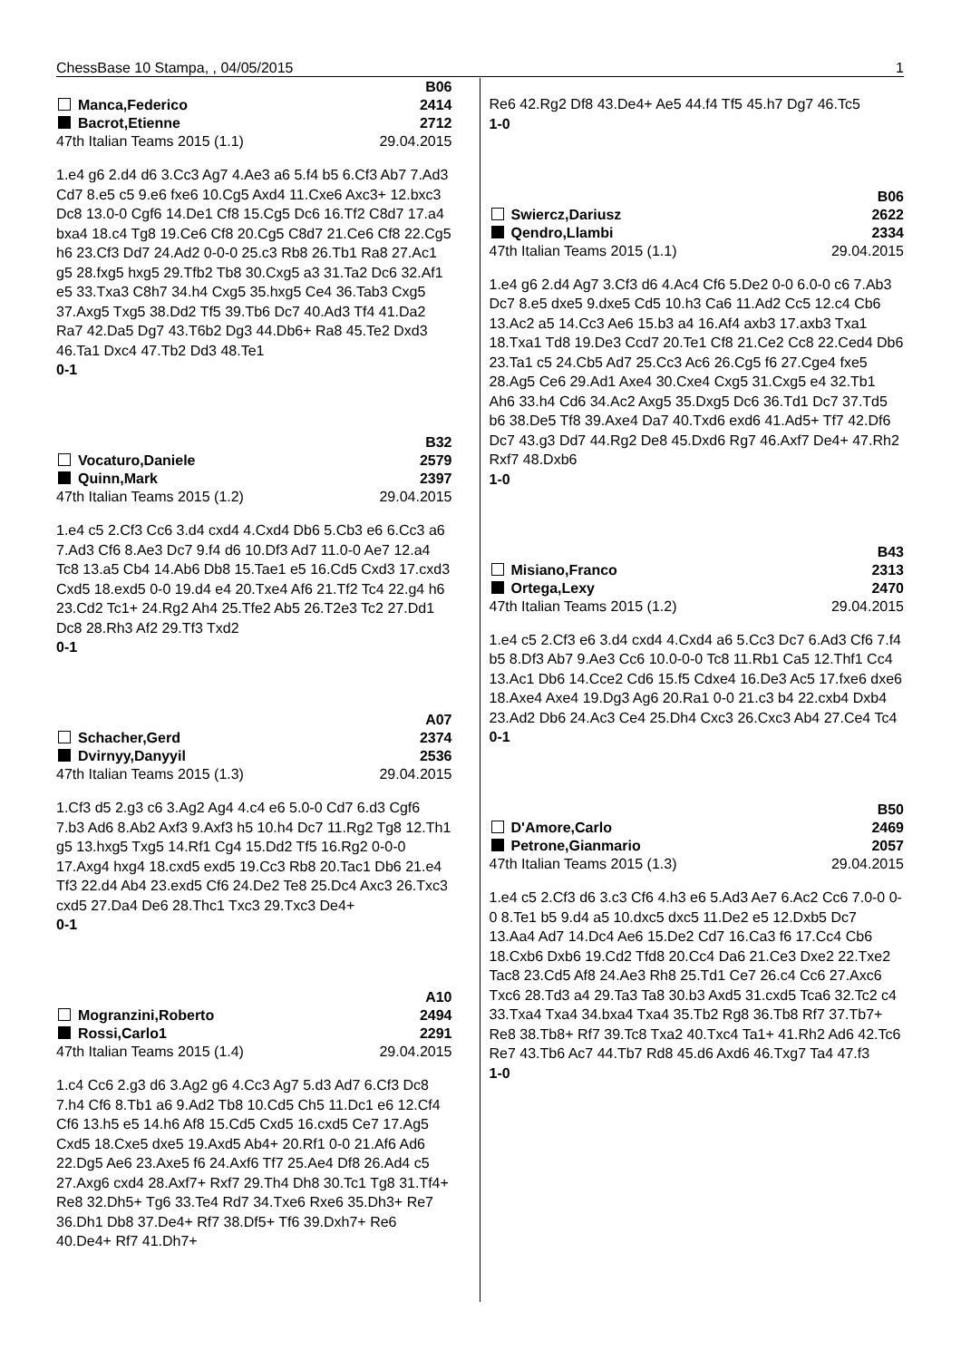ChessBase 10 Stampa, , 04/05/2015 1
B06
Manca,Federico 2414
Bacrot,Etienne 2712
47th Italian Teams 2015 (1.1) 29.04.2015
1.e4 g6 2.d4 d6 3.Cc3 Ag7 4.Ae3 a6 5.f4 b5 6.Cf3 Ab7 7.Ad3 Cd7 8.e5 c5 9.e6 fxe6 10.Cg5 Axd4 11.Cxe6 Axc3+ 12.bxc3 Dc8 13.0-0 Cgf6 14.De1 Cf8 15.Cg5 Dc6 16.Tf2 C8d7 17.a4 bxa4 18.c4 Tg8 19.Ce6 Cf8 20.Cg5 C8d7 21.Ce6 Cf8 22.Cg5 h6 23.Cf3 Dd7 24.Ad2 0-0-0 25.c3 Rb8 26.Tb1 Ra8 27.Ac1 g5 28.fxg5 hxg5 29.Tfb2 Tb8 30.Cxg5 a3 31.Ta2 Dc6 32.Af1 e5 33.Txa3 C8h7 34.h4 Cxg5 35.hxg5 Ce4 36.Tab3 Cxg5 37.Axg5 Txg5 38.Dd2 Tf5 39.Tb6 Dc7 40.Ad3 Tf4 41.Da2 Ra7 42.Da5 Dg7 43.T6b2 Dg3 44.Db6+ Ra8 45.Te2 Dxd3 46.Ta1 Dxc4 47.Tb2 Dd3 48.Te1
0-1
B32
Vocaturo,Daniele 2579
Quinn,Mark 2397
47th Italian Teams 2015 (1.2) 29.04.2015
1.e4 c5 2.Cf3 Cc6 3.d4 cxd4 4.Cxd4 Db6 5.Cb3 e6 6.Cc3 a6 7.Ad3 Cf6 8.Ae3 Dc7 9.f4 d6 10.Df3 Ad7 11.0-0 Ae7 12.a4 Tc8 13.a5 Cb4 14.Ab6 Db8 15.Tae1 e5 16.Cd5 Cxd3 17.cxd3 Cxd5 18.exd5 0-0 19.d4 e4 20.Txe4 Af6 21.Tf2 Tc4 22.g4 h6 23.Cd2 Tc1+ 24.Rg2 Ah4 25.Tfe2 Ab5 26.T2e3 Tc2 27.Dd1 Dc8 28.Rh3 Af2 29.Tf3 Txd2
0-1
A07
Schacher,Gerd 2374
Dvirnyy,Danyyil 2536
47th Italian Teams 2015 (1.3) 29.04.2015
1.Cf3 d5 2.g3 c6 3.Ag2 Ag4 4.c4 e6 5.0-0 Cd7 6.d3 Cgf6 7.b3 Ad6 8.Ab2 Axf3 9.Axf3 h5 10.h4 Dc7 11.Rg2 Tg8 12.Th1 g5 13.hxg5 Txg5 14.Rf1 Cg4 15.Dd2 Tf5 16.Rg2 0-0-0 17.Axg4 hxg4 18.cxd5 exd5 19.Cc3 Rb8 20.Tac1 Db6 21.e4 Tf3 22.d4 Ab4 23.exd5 Cf6 24.De2 Te8 25.Dc4 Axc3 26.Txc3 cxd5 27.Da4 De6 28.Thc1 Txc3 29.Txc3 De4+
0-1
A10
Mogranzini,Roberto 2494
Rossi,Carlo1 2291
47th Italian Teams 2015 (1.4) 29.04.2015
1.c4 Cc6 2.g3 d6 3.Ag2 g6 4.Cc3 Ag7 5.d3 Ad7 6.Cf3 Dc8 7.h4 Cf6 8.Tb1 a6 9.Ad2 Tb8 10.Cd5 Ch5 11.Dc1 e6 12.Cf4 Cf6 13.h5 e5 14.h6 Af8 15.Cd5 Cxd5 16.cxd5 Ce7 17.Ag5 Cxd5 18.Cxe5 dxe5 19.Axd5 Ab4+ 20.Rf1 0-0 21.Af6 Ad6 22.Dg5 Ae6 23.Axe5 f6 24.Axf6 Tf7 25.Ae4 Df8 26.Ad4 c5 27.Axg6 cxd4 28.Axf7+ Rxf7 29.Th4 Dh8 30.Tc1 Tg8 31.Tf4+ Re8 32.Dh5+ Tg6 33.Te4 Rd7 34.Txe6 Rxe6 35.Dh3+ Re7 36.Dh1 Db8 37.De4+ Rf7 38.Df5+ Tf6 39.Dxh7+ Re6 40.De4+ Rf7 41.Dh7+
Re6 42.Rg2 Df8 43.De4+ Ae5 44.f4 Tf5 45.h7 Dg7 46.Tc5
1-0
B06
Swiercz,Dariusz 2622
Qendro,Llambi 2334
47th Italian Teams 2015 (1.1) 29.04.2015
1.e4 g6 2.d4 Ag7 3.Cf3 d6 4.Ac4 Cf6 5.De2 0-0 6.0-0 c6 7.Ab3 Dc7 8.e5 dxe5 9.dxe5 Cd5 10.h3 Ca6 11.Ad2 Cc5 12.c4 Cb6 13.Ac2 a5 14.Cc3 Ae6 15.b3 a4 16.Af4 axb3 17.axb3 Txa1 18.Txa1 Td8 19.De3 Ccd7 20.Te1 Cf8 21.Ce2 Cc8 22.Ced4 Db6 23.Ta1 c5 24.Cb5 Ad7 25.Cc3 Ac6 26.Cg5 f6 27.Cge4 fxe5 28.Ag5 Ce6 29.Ad1 Axe4 30.Cxe4 Cxg5 31.Cxg5 e4 32.Tb1 Ah6 33.h4 Cd6 34.Ac2 Axg5 35.Dxg5 Dc6 36.Td1 Dc7 37.Td5 b6 38.De5 Tf8 39.Axe4 Da7 40.Txd6 exd6 41.Ad5+ Tf7 42.Df6 Dc7 43.g3 Dd7 44.Rg2 De8 45.Dxd6 Rg7 46.Axf7 De4+ 47.Rh2 Rxf7 48.Dxb6
1-0
B43
Misiano,Franco 2313
Ortega,Lexy 2470
47th Italian Teams 2015 (1.2) 29.04.2015
1.e4 c5 2.Cf3 e6 3.d4 cxd4 4.Cxd4 a6 5.Cc3 Dc7 6.Ad3 Cf6 7.f4 b5 8.Df3 Ab7 9.Ae3 Cc6 10.0-0-0 Tc8 11.Rb1 Ca5 12.Thf1 Cc4 13.Ac1 Db6 14.Cce2 Cd6 15.f5 Cdxe4 16.De3 Ac5 17.fxe6 dxe6 18.Axe4 Axe4 19.Dg3 Ag6 20.Ra1 0-0 21.c3 b4 22.cxb4 Dxb4 23.Ad2 Db6 24.Ac3 Ce4 25.Dh4 Cxc3 26.Cxc3 Ab4 27.Ce4 Tc4
0-1
B50
D'Amore,Carlo 2469
Petrone,Gianmario 2057
47th Italian Teams 2015 (1.3) 29.04.2015
1.e4 c5 2.Cf3 d6 3.c3 Cf6 4.h3 e6 5.Ad3 Ae7 6.Ac2 Cc6 7.0-0 0-0 8.Te1 b5 9.d4 a5 10.dxc5 dxc5 11.De2 e5 12.Dxb5 Dc7 13.Aa4 Ad7 14.Dc4 Ae6 15.De2 Cd7 16.Ca3 f6 17.Cc4 Cb6 18.Cxb6 Dxb6 19.Cd2 Tfd8 20.Cc4 Da6 21.Ce3 Dxe2 22.Txe2 Tac8 23.Cd5 Af8 24.Ae3 Rh8 25.Td1 Ce7 26.c4 Cc6 27.Axc6 Txc6 28.Td3 a4 29.Ta3 Ta8 30.b3 Axd5 31.cxd5 Tca6 32.Tc2 c4 33.Txa4 Txa4 34.bxa4 Txa4 35.Tb2 Rg8 36.Tb8 Rf7 37.Tb7+ Re8 38.Tb8+ Rf7 39.Tc8 Txa2 40.Txc4 Ta1+ 41.Rh2 Ad6 42.Tc6 Re7 43.Tb6 Ac7 44.Tb7 Rd8 45.d6 Axd6 46.Txg7 Ta4 47.f3
1-0